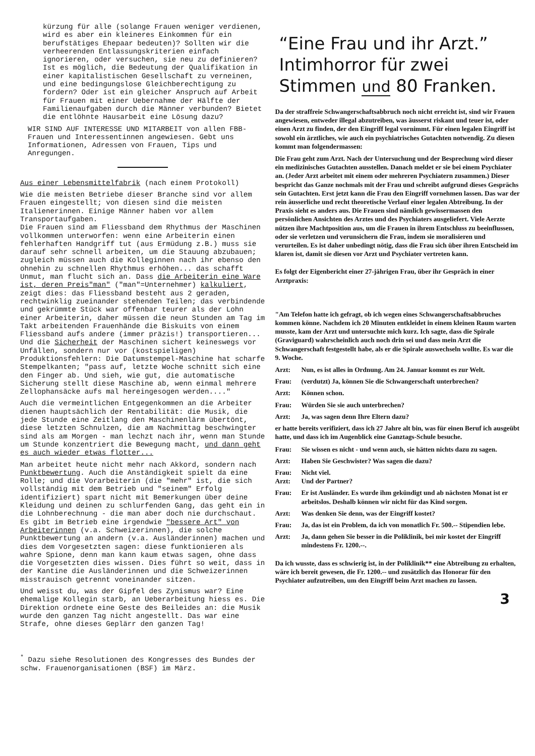kürzung für alle (solange Frauen weniger verdienen, wird es aber ein kleineres Einkommen für ein berufstätiges Ehepaar bedeuten)? Sollten wir die verheerenden Entlassungskriterien einfach ignorieren, oder versuchen, sie neu zu definieren? Ist es möglich, die Bedeutung der Qualifikation in einer kapitalistischen Gesellschaft zu verneinen, und eine bedingungslose Gleichberechtigung zu fordern? Oder ist ein gleicher Anspruch auf Arbeit für Frauen mit einer Uebernahme der Hälfte der Familienaufgaben durch die Männer verbunden? Bietet die entlöhnte Hausarbeit eine Lösung dazu?
WIR SIND AUF INTERESSE UND MITARBEIT von allen FBB-Frauen und Interessentinnen angewiesen. Gebt uns Informationen, Adressen von Frauen, Tips und Anregungen.
Aus einer Lebensmittelfabrik (nach einem Protokoll)
Wie die meisten Betriebe dieser Branche sind vor allem Frauen eingestellt; von diesen sind die meisten Italienerinnen. Einige Männer haben vor allem Transportaufgaben.
Die Frauen sind am Fliessband dem Rhythmus der Maschinen vollkommen unterworfen: wenn eine Arbeiterin einen fehlerhaften Handgriff tut (aus Ermüdung z.B.) muss sie darauf sehr schnell arbeiten, um die Stauung abzubauen; zugleich müssen auch die Kolleginnen nach ihr ebenso den ohnehin zu schnellen Rhythmus erhöhen... das schafft Unmut, man flucht sich an. Dass die Arbeiterin eine Ware ist, deren Preis"man" ("man"=Unternehmer) kalkuliert, zeigt dies: das Fliessband besteht aus 2 geraden, rechtwinklig zueinander stehenden Teilen; das verbindende und gekrümmte Stück war offenbar teurer als der Lohn einer Arbeiterin, daher müssen die neun Stunden am Tag im Takt arbeitenden Frauenhände die Biskuits von einem Fliessband aufs andere (immer präzis!) transportieren... Und die Sicherheit der Maschinen sichert keineswegs vor Unfällen, sondern nur vor (kostspieligen) Produktionsfehlern: Die Datumstempel-Maschine hat scharfe Stempelkanten; "pass auf, letzte Woche schnitt sich eine den Finger ab. Und sieh, wie gut, die automatische Sicherung stellt diese Maschine ab, wenn einmal mehrere Zellophansäcke aufs mal hereingesogen werden...."
Auch die vermeintlichen Entgegenkommen an die Arbeiter dienen hauptsächlich der Rentabilität: die Musik, die jede Stunde eine Zeitlang den Maschinenlärm übertönt, diese letzten Schnulzen, die am Nachmittag beschwingter sind als am Morgen - man lechzt nach ihr, wenn man Stunde um Stunde konzentriert die Bewegung macht, und dann geht es auch wieder etwas flotter...
Man arbeitet heute nicht mehr nach Akkord, sondern nach Punktbewertung. Auch die Anständigkeit spielt da eine Rolle; und die Vorarbeiterin (die "mehr" ist, die sich vollständig mit dem Betrieb und "seinem" Erfolg identifiziert) spart nicht mit Bemerkungen über deine Kleidung und deinen zu schlurfenden Gang, das geht ein in die Lohnberechnung - die man aber doch nie durchschaut. Es gibt im Betrieb eine irgendwie "bessere Art" von Arbeiterinnen (v.a. Schweizerinnen), die solche Punktbewertung an andern (v.a. Ausländerinnen) machen und dies dem Vorgesetzten sagen: diese funktionieren als wahre Spione, denn man kann kaum etwas sagen, ohne dass die Vorgesetzten dies wissen. Dies führt so weit, dass in der Kantine die Ausländerinnen und die Schweizerinnen misstrauisch getrennt voneinander sitzen.
Und weisst du, was der Gipfel des Zynismus war? Eine ehemalige Kollegin starb, an Ueberarbeitung hiess es. Die Direktion ordnete eine Geste des Beileides an: die Musik wurde den ganzen Tag nicht angestellt. Das war eine Strafe, ohne dieses Geplärr den ganzen Tag!
<sup>*</sup> Dazu siehe Resolutionen des Kongresses des Bundes der schw. Frauenorganisationen (BSF) im März.
“Eine Frau und ihr Arzt.”
Intimhorror für zwei
Stimmen und 80 Franken.
Da der straffreie Schwangerschaftsabbruch noch nicht erreicht ist, sind wir Frauen angewiesen, entweder illegal abzutreiben, was äusserst riskant und teuer ist, oder einen Arzt zu finden, der den Eingriff legal vornimmt. Für einen legalen Eingriff ist sowohl ein ärztliches, wie auch ein psychiatrisches Gutachten notwendig. Zu diesen kommt man folgendermassen:
Die Frau geht zum Arzt. Nach der Untersuchung und der Besprechung wird dieser ein medizinisches Gutachten ausstellen. Danach meldet er sie bei einem Psychiater an. (Jeder Arzt arbeitet mit einem oder mehreren Psychiatern zusammen.) Dieser bespricht das Ganze nochmals mit der Frau und schreibt aufgrund dieses Gesprächs sein Gutachten. Erst jetzt kann die Frau den Eingriff vornehmen lassen. Das war der rein äusserliche und recht theoretische Verlauf einer legalen Abtreibung. In der Praxis sieht es anders aus. Die Frauen sind nämlich gewissermassen den persönlichen Ansichten des Arztes und des Psychiaters ausgeliefert. Viele Aerzte nützen ihre Machtposition aus, um die Frauen in ihrem Entschluss zu beeinflussen, oder sie verletzen und verunsichern die Frau, indem sie moralisieren und verurteilen. Es ist daher unbedingt nötig, dass die Frau sich über ihren Entscheid im klaren ist, damit sie diesen vor Arzt und Psychiater vertreten kann.
Es folgt der Eigenbericht einer 27-jährigen Frau, über ihr Gespräch in einer Arztpraxis:
"Am Telefon hatte ich gefragt, ob ich wegen eines Schwangerschaftsabbruches kommen könne. Nachdem ich 20 Minuten entkleidet in einem kleinen Raum warten musste, kam der Arzt und untersuchte mich kurz. Ich sagte, dass die Spirale (Graviguard) wahrscheinlich auch noch drin sei und dass mein Arzt die Schwangerschaft festgestellt habe, als er die Spirale auswechseln wollte. Es war die 9. Woche.
Arzt: Nun, es ist alles in Ordnung. Am 24. Januar kommt es zur Welt.
Frau: (verdutzt) Ja, können Sie die Schwangerschaft unterbrechen?
Arzt: Können schon.
Frau: Würden Sie sie auch unterbrechen?
Arzt: Ja, was sagen denn Ihre Eltern dazu?
er hatte bereits verifiziert, dass ich 27 Jahre alt bin, was für einen Beruf ich ausgeübt hatte, und dass ich im Augenblick eine Ganztags-Schule besuche.
Frau: Sie wissen es nicht - und wenn auch, sie hätten nichts dazu zu sagen.
Arzt: Haben Sie Geschwister? Was sagen die dazu?
Frau: Nicht viel.
Arzt: Und der Partner?
Frau: Er ist Ausländer. Es wurde ihm gekündigt und ab nächsten Monat ist er arbeitslos. Deshalb können wir nicht für das Kind sorgen.
Arzt: Was denken Sie denn, was der Eingriff kostet?
Frau: Ja, das ist ein Problem, da ich von monatlich Fr. 500.-- Stipendien lebe.
Arzt: Ja, dann gehen Sie besser in die Poliklinik, bei mir kostet der Eingriff mindestens Fr. 1200.--.
Da ich wusste, dass es schwierig ist, in der Poliklinik** eine Abtreibung zu erhalten, wäre ich bereit gewesen, die Fr. 1200.-- und zusätzlich das Honorar für den Psychiater aufzutreiben, um den Eingriff beim Arzt machen zu lassen.
3